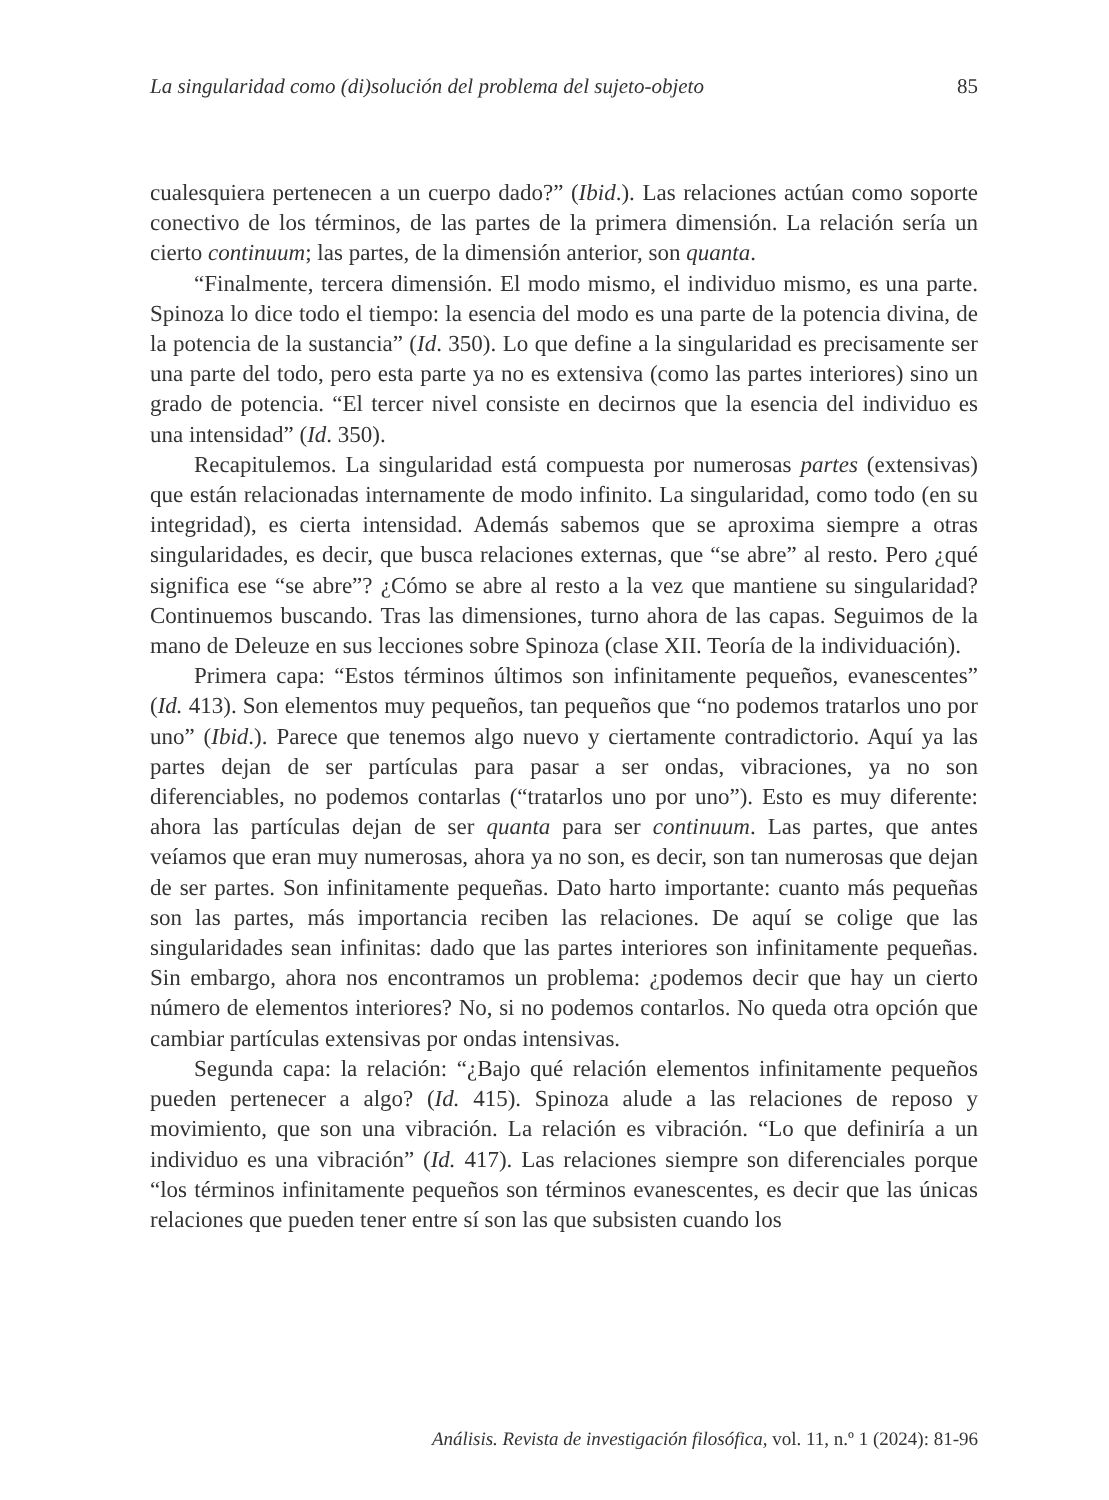La singularidad como (di)solución del problema del sujeto-objeto 85
cualesquiera pertenecen a un cuerpo dado?” (Ibid.). Las relaciones actúan como soporte conectivo de los términos, de las partes de la primera dimensión. La relación sería un cierto continuum; las partes, de la dimensión anterior, son quanta.
“Finalmente, tercera dimensión. El modo mismo, el individuo mismo, es una parte. Spinoza lo dice todo el tiempo: la esencia del modo es una parte de la potencia divina, de la potencia de la sustancia” (Id. 350). Lo que define a la singularidad es precisamente ser una parte del todo, pero esta parte ya no es extensiva (como las partes interiores) sino un grado de potencia. “El tercer nivel consiste en decirnos que la esencia del individuo es una intensidad” (Id. 350).
Recapitulemos. La singularidad está compuesta por numerosas partes (extensivas) que están relacionadas internamente de modo infinito. La singularidad, como todo (en su integridad), es cierta intensidad. Además sabemos que se aproxima siempre a otras singularidades, es decir, que busca relaciones externas, que “se abre” al resto. Pero ¿qué significa ese “se abre”? ¿Cómo se abre al resto a la vez que mantiene su singularidad? Continuemos buscando. Tras las dimensiones, turno ahora de las capas. Seguimos de la mano de Deleuze en sus lecciones sobre Spinoza (clase XII. Teoría de la individuación).
Primera capa: “Estos términos últimos son infinitamente pequeños, evanescentes” (Id. 413). Son elementos muy pequeños, tan pequeños que “no podemos tratarlos uno por uno” (Ibid.). Parece que tenemos algo nuevo y ciertamente contradictorio. Aquí ya las partes dejan de ser partículas para pasar a ser ondas, vibraciones, ya no son diferenciables, no podemos contarlas (“tratarlos uno por uno”). Esto es muy diferente: ahora las partículas dejan de ser quanta para ser continuum. Las partes, que antes veíamos que eran muy numerosas, ahora ya no son, es decir, son tan numerosas que dejan de ser partes. Son infinitamente pequeñas. Dato harto importante: cuanto más pequeñas son las partes, más importancia reciben las relaciones. De aquí se colige que las singularidades sean infinitas: dado que las partes interiores son infinitamente pequeñas. Sin embargo, ahora nos encontramos un problema: ¿podemos decir que hay un cierto número de elementos interiores? No, si no podemos contarlos. No queda otra opción que cambiar partículas extensivas por ondas intensivas.
Segunda capa: la relación: “¿Bajo qué relación elementos infinitamente pequeños pueden pertenecer a algo? (Id. 415). Spinoza alude a las relaciones de reposo y movimiento, que son una vibración. La relación es vibración. “Lo que definiría a un individuo es una vibración” (Id. 417). Las relaciones siempre son diferenciales porque “los términos infinitamente pequeños son términos evanescentes, es decir que las únicas relaciones que pueden tener entre sí son las que subsisten cuando los
Análisis. Revista de investigación filosófica, vol. 11, n.º 1 (2024): 81-96